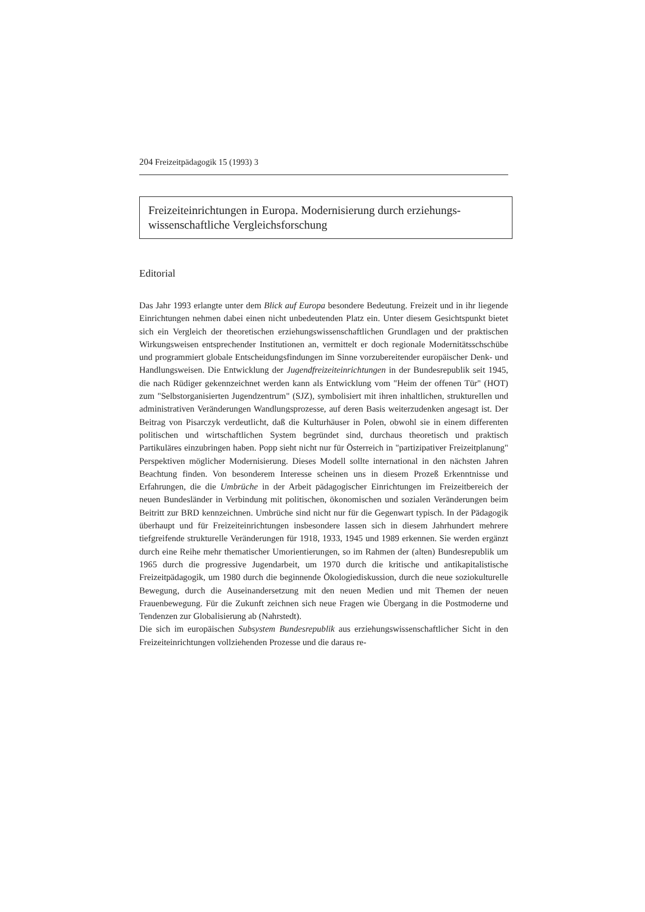204 Freizeitpädagogik 15 (1993) 3
Freizeiteinrichtungen in Europa. Modernisierung durch erziehungs-wissenschaftliche Vergleichsforschung
Editorial
Das Jahr 1993 erlangte unter dem Blick auf Europa besondere Bedeutung. Freizeit und in ihr liegende Einrichtungen nehmen dabei einen nicht unbedeutenden Platz ein. Unter diesem Gesichtspunkt bietet sich ein Vergleich der theoretischen erziehungswissenschaftlichen Grundlagen und der praktischen Wirkungsweisen entsprechender Institutionen an, vermittelt er doch regionale Modernitätsschschübe und programmiert globale Entscheidungsfindungen im Sinne vorzubereitender europäischer Denk- und Handlungsweisen. Die Entwicklung der Jugendfreizeiteinrichtungen in der Bundesrepublik seit 1945, die nach Rüdiger gekennzeichnet werden kann als Entwicklung vom "Heim der offenen Tür" (HOT) zum "Selbstorganisierten Jugendzentrum" (SJZ), symbolisiert mit ihren inhaltlichen, strukturellen und administrativen Veränderungen Wandlungsprozesse, auf deren Basis weiterzudenken angesagt ist. Der Beitrag von Pisarczyk verdeutlicht, daß die Kulturhäuser in Polen, obwohl sie in einem differenten politischen und wirtschaftlichen System begründet sind, durchaus theoretisch und praktisch Partikuläres einzubringen haben. Popp sieht nicht nur für Österreich in "partizipativer Freizeitplanung" Perspektiven möglicher Modernisierung. Dieses Modell sollte international in den nächsten Jahren Beachtung finden. Von besonderem Interesse scheinen uns in diesem Prozeß Erkenntnisse und Erfahrungen, die die Umbrüche in der Arbeit pädagogischer Einrichtungen im Freizeitbereich der neuen Bundesländer in Verbindung mit politischen, ökonomischen und sozialen Veränderungen beim Beitritt zur BRD kennzeichnen. Umbrüche sind nicht nur für die Gegenwart typisch. In der Pädagogik überhaupt und für Freizeiteinrichtungen insbesondere lassen sich in diesem Jahrhundert mehrere tiefgreifende strukturelle Veränderungen für 1918, 1933, 1945 und 1989 erkennen. Sie werden ergänzt durch eine Reihe mehr thematischer Umorientierungen, so im Rahmen der (alten) Bundesrepublik um 1965 durch die progressive Jugendarbeit, um 1970 durch die kritische und antikapitalistische Freizeitpädagogik, um 1980 durch die beginnende Ökologiediskussion, durch die neue soziokulturelle Bewegung, durch die Auseinandersetzung mit den neuen Medien und mit Themen der neuen Frauenbewegung. Für die Zukunft zeichnen sich neue Fragen wie Übergang in die Postmoderne und Tendenzen zur Globalisierung ab (Nahrstedt).
Die sich im europäischen Subsystem Bundesrepublik aus erziehungswissenschaftlicher Sicht in den Freizeiteinrichtungen vollziehenden Prozesse und die daraus re-